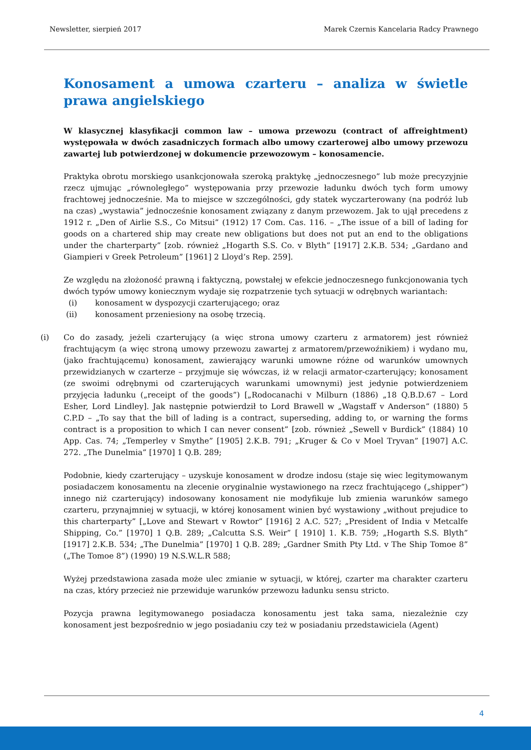Newsletter, sierpień 2017 Marek Czernis Kancelaria Radcy Prawnego
Konosament a umowa czarteru – analiza w świetle prawa angielskiego
W klasycznej klasyfikacji common law – umowa przewozu (contract of affreightment) występowała w dwóch zasadniczych formach albo umowy czarterowej albo umowy przewozu zawartej lub potwierdzonej w dokumencie przewozowym – konosamencie.
Praktyka obrotu morskiego usankcjonowała szeroką praktykę „jednoczesnego” lub może precyzyjnie rzecz ujmując „równoległego” występowania przy przewozie ładunku dwóch tych form umowy frachtowej jednocześnie. Ma to miejsce w szczególności, gdy statek wyczarterowany (na podróż lub na czas) „wystawia” jednocześnie konosament związany z danym przewozem. Jak to ujął precedens z 1912 r. „Den of Airlie S.S., Co Mitsui” (1912) 17 Com. Cas. 116. – „The issue of a bill of lading for goods on a chartered ship may create new obligations but does not put an end to the obligations under the charterparty” [zob. również „Hogarth S.S. Co. v Blyth” [1917] 2.K.B. 534; „Gardano and Giampieri v Greek Petroleum” [1961] 2 Lloyd’s Rep. 259].
Ze względu na złożoność prawną i faktyczną, powstałej w efekcie jednoczesnego funkcjonowania tych dwóch typów umowy koniecznym wydaje się rozpatrzenie tych sytuacji w odrębnych wariantach:
(i) konosament w dyspozycji czarterującego; oraz
(ii) konosament przeniesiony na osobę trzecią.
(i) Co do zasady, jeżeli czarterujący (a więc strona umowy czarteru z armatorem) jest również frachtującym (a więc stroną umowy przewozu zawartej z armatorem/przewoźnikiem) i wydano mu, (jako frachtującemu) konosament, zawierający warunki umowne różne od warunków umownych przewidzianych w czarterze – przyjmuje się wówczas, iż w relacji armator-czarterujący; konosament (ze swoimi odrębnymi od czarterujących warunkami umownymi) jest jedynie potwierdzeniem przyjęcia ładunku („receipt of the goods”) [„Rodocanachi v Milburn (1886) „18 Q.B.D.67 – Lord Esher, Lord Lindley]. Jak następnie potwierdził to Lord Brawell w „Wagstaff v Anderson” (1880) 5 C.P.D – „To say that the bill of lading is a contract, superseding, adding to, or warning the forms contract is a proposition to which I can never consent” [zob. również „Sewell v Burdick” (1884) 10 App. Cas. 74; „Temperley v Smythe” [1905] 2.K.B. 791; „Kruger & Co v Moel Tryvan” [1907] A.C. 272. „The Dunelmia” [1970] 1 Q.B. 289;
Podobnie, kiedy czarterujący – uzyskuje konosament w drodze indosu (staje się wiec legitymowanym posiadaczem konosamentu na zlecenie oryginalnie wystawionego na rzecz frachtującego („shipper”) innego niż czarterujący) indosowany konosament nie modyfikuje lub zmienia warunków samego czarteru, przynajmniej w sytuacji, w której konosament winien być wystawiony „without prejudice to this charterparty” [„Love and Stewart v Rowtor” [1916] 2 A.C. 527; „President of India v Metcalfe Shipping, Co.” [1970] 1 Q.B. 289; „Calcutta S.S. Weir” [ 1910] 1. K.B. 759; „Hogarth S.S. Blyth” [1917] 2.K.B. 534; „The Dunelmia” [1970] 1 Q.B. 289; „Gardner Smith Pty Ltd. v The Ship Tomoe 8” („The Tomoe 8”) (1990) 19 N.S.W.L.R 588;
Wyżej przedstawiona zasada może ulec zmianie w sytuacji, w której, czarter ma charakter czarteru na czas, który przecież nie przewiduje warunków przewozu ładunku sensu stricto.
Pozycja prawna legitymowanego posiadacza konosamentu jest taka sama, niezależnie czy konosament jest bezpośrednio w jego posiadaniu czy też w posiadaniu przedstawiciela (Agent)
4